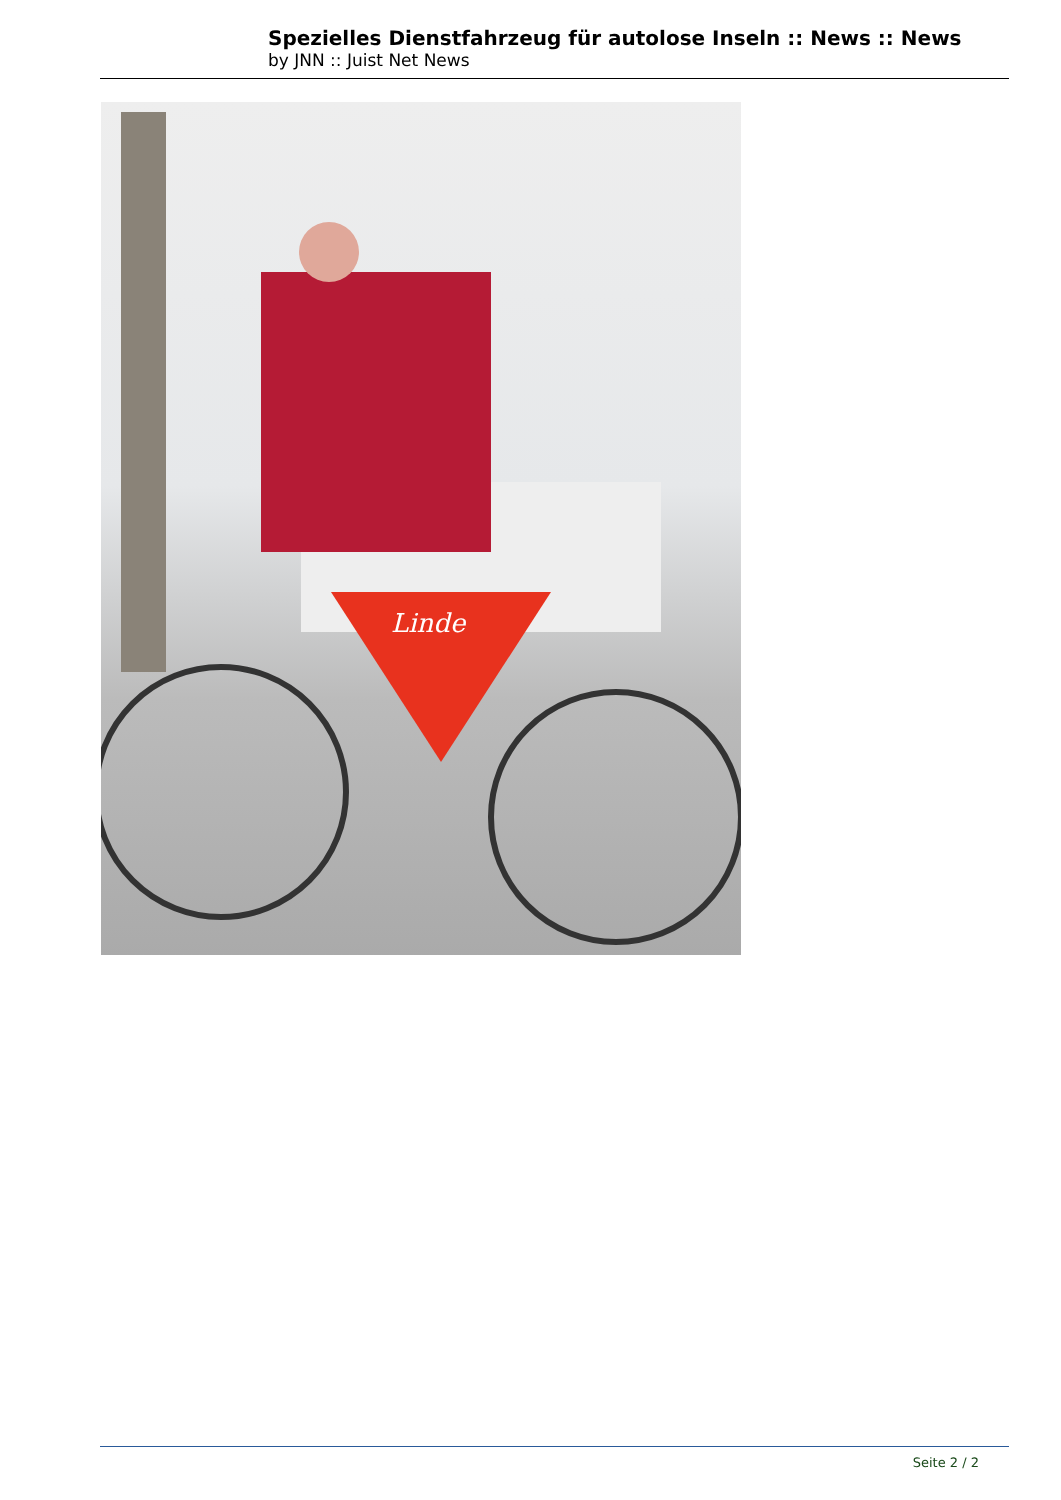Spezielles Dienstfahrzeug für autolose Inseln :: News :: News
by JNN :: Juist Net News
Linde
Seite 2 / 2